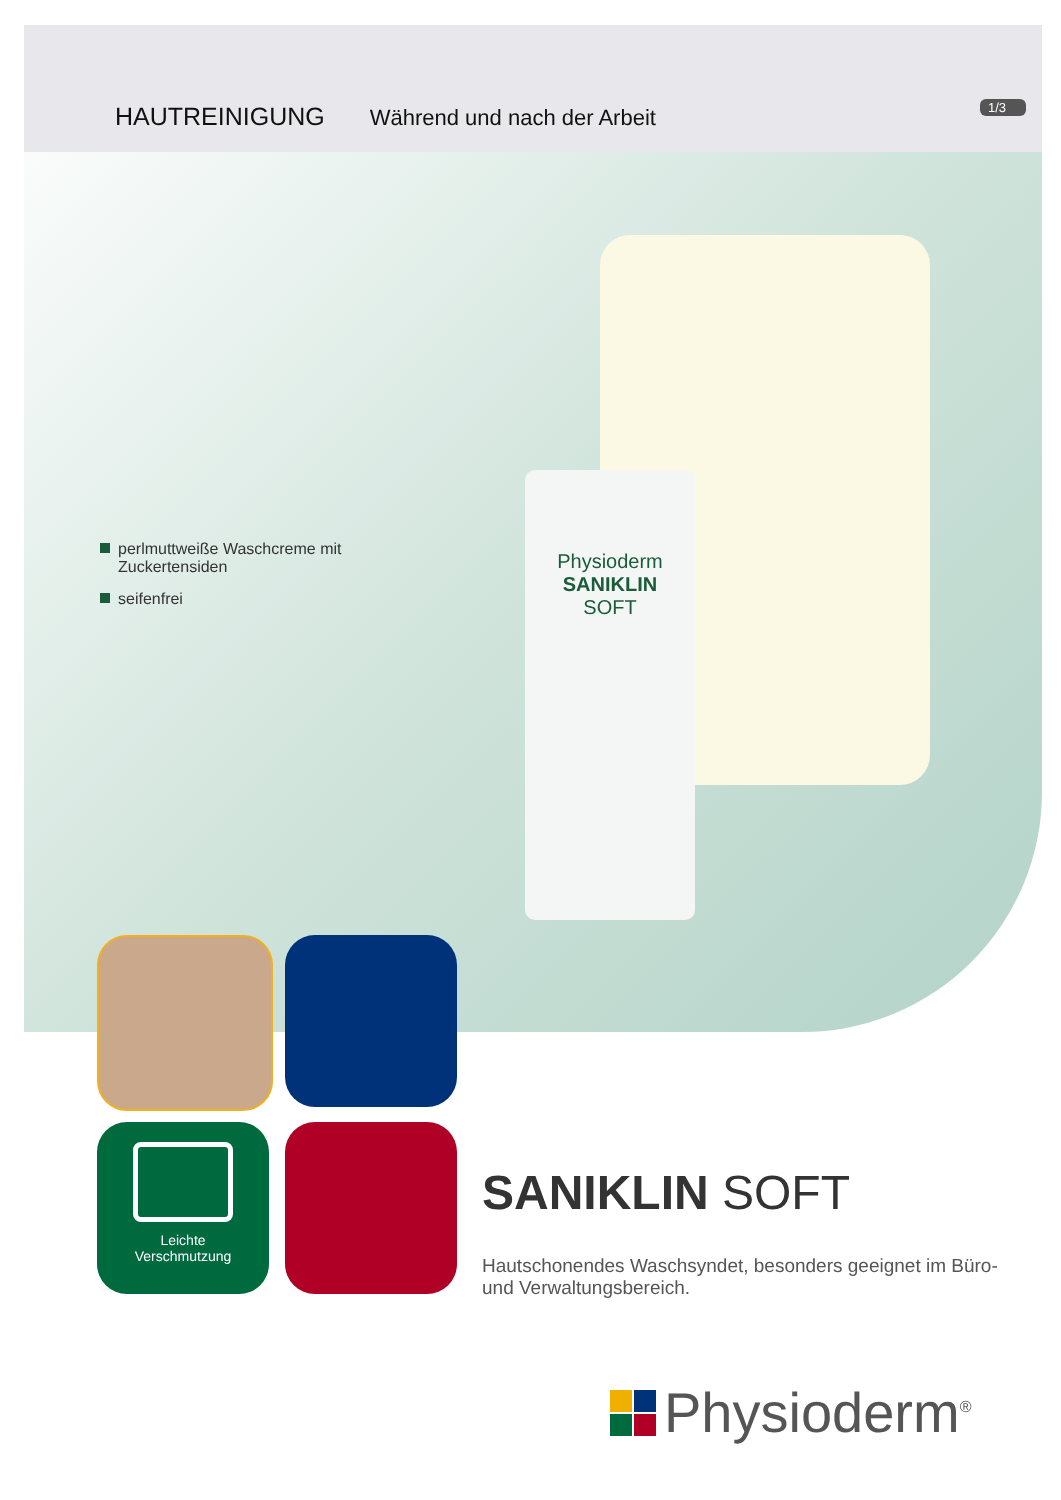HAUTREINIGUNG Während und nach der Arbeit
1/3
perlmuttweiße Waschcreme mit Zuckertensiden
seifenfrei
Physioderm
SANIKLIN
SOFT
Leichte
Verschmutzung
SANIKLIN SOFT
Hautschonendes Waschsyndet, besonders geeignet im Büro- und Verwaltungsbereich.
Physioderm<sup>®</sup>